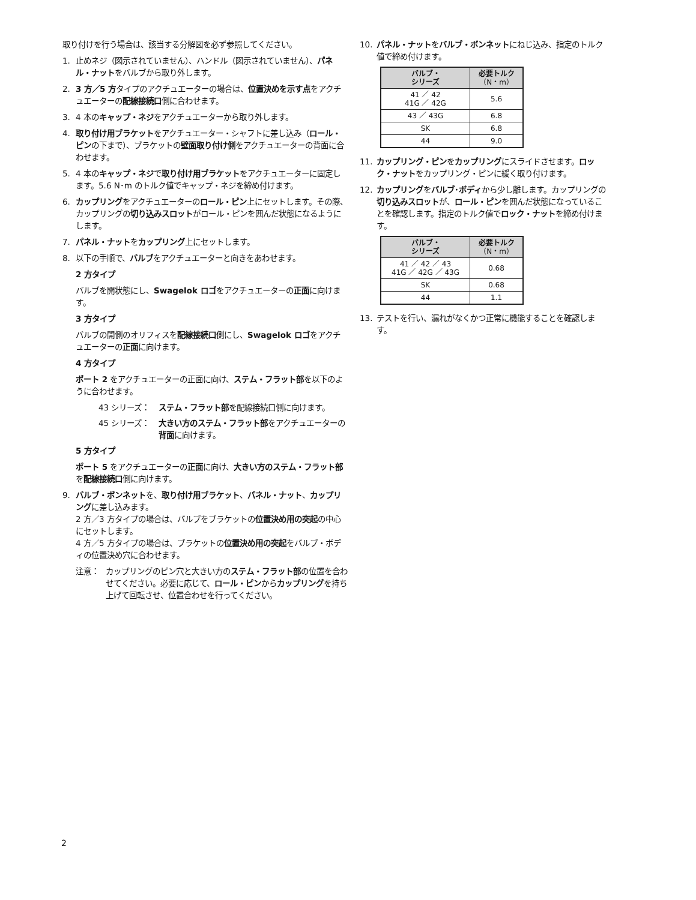取り付けを行う場合は、該当する分解図を必ず参照してください。
1. 止めネジ（図示されていません）、ハンドル（図示されていません）、パネル・ナットをバルブから取り外します。
2. 3 方／5 方タイプのアクチュエーターの場合は、位置決めを示す点をアクチュエーターの配線接続口側に合わせます。
3. 4 本のキャップ・ネジをアクチュエーターから取り外します。
4. 取り付け用ブラケットをアクチュエーター・シャフトに差し込み（ロール・ピンの下まで）、ブラケットの壁面取り付け側をアクチュエーターの背面に合わせます。
5. 4 本のキャップ・ネジで取り付け用ブラケットをアクチュエーターに固定します。5.6 N･m のトルク値でキャップ・ネジを締め付けます。
6. カップリングをアクチュエーターのロール・ピン上にセットします。その際、カップリングの切り込みスロットがロール・ピンを囲んだ状態になるようにします。
7. パネル・ナットをカップリング上にセットします。
8. 以下の手順で、バルブをアクチュエーターと向きをあわせます。
2 方タイプ
バルブを開状態にし、Swagelok ロゴをアクチュエーターの正面に向けます。
3 方タイプ
バルブの開側のオリフィスを配線接続口側にし、Swagelok ロゴをアクチュエーターの正面に向けます。
4 方タイプ
ポート 2 をアクチュエーターの正面に向け、ステム・フラット部を以下のように合わせます。
43 シリーズ： ステム・フラット部を配線接続口側に向けます。
45 シリーズ： 大きい方のステム・フラット部をアクチュエーターの背面に向けます。
5 方タイプ
ポート 5 をアクチュエーターの正面に向け、大きい方のステム・フラット部を配線接続口側に向けます。
9. バルブ・ボンネットを、取り付け用ブラケット、パネル・ナット、カップリングに差し込みます。
2 方／3 方タイプの場合は、バルブをブラケットの位置決め用の突起の中心にセットします。
4 方／5 方タイプの場合は、ブラケットの位置決め用の突起をバルブ・ボディの位置決め穴に合わせます。
注意： カップリングのピン穴と大きい方のステム・フラット部の位置を合わせてください。必要に応じて、ロール・ピンからカップリングを持ち上げて回転させ、位置合わせを行ってください。
10. パネル・ナットをバルブ・ボンネットにねじ込み、指定のトルク値で締め付けます。
| バルブ・ シリーズ | 必要トルク （N・m） |
| --- | --- |
| 41 ／ 42 41G ／ 42G | 5.6 |
| 43 ／ 43G | 6.8 |
| SK | 6.8 |
| 44 | 9.0 |
11. カップリング・ピンをカップリングにスライドさせます。ロック・ナットをカップリング・ピンに緩く取り付けます。
12. カップリングをバルブ･ボディから少し離します。カップリングの切り込みスロットが、ロール・ピンを囲んだ状態になっていることを確認します。指定のトルク値でロック・ナットを締め付けます。
| バルブ・ シリーズ | 必要トルク （N・m） |
| --- | --- |
| 41 ／ 42 ／ 43 41G ／ 42G ／ 43G | 0.68 |
| SK | 0.68 |
| 44 | 1.1 |
13. テストを行い、漏れがなくかつ正常に機能することを確認します。
2